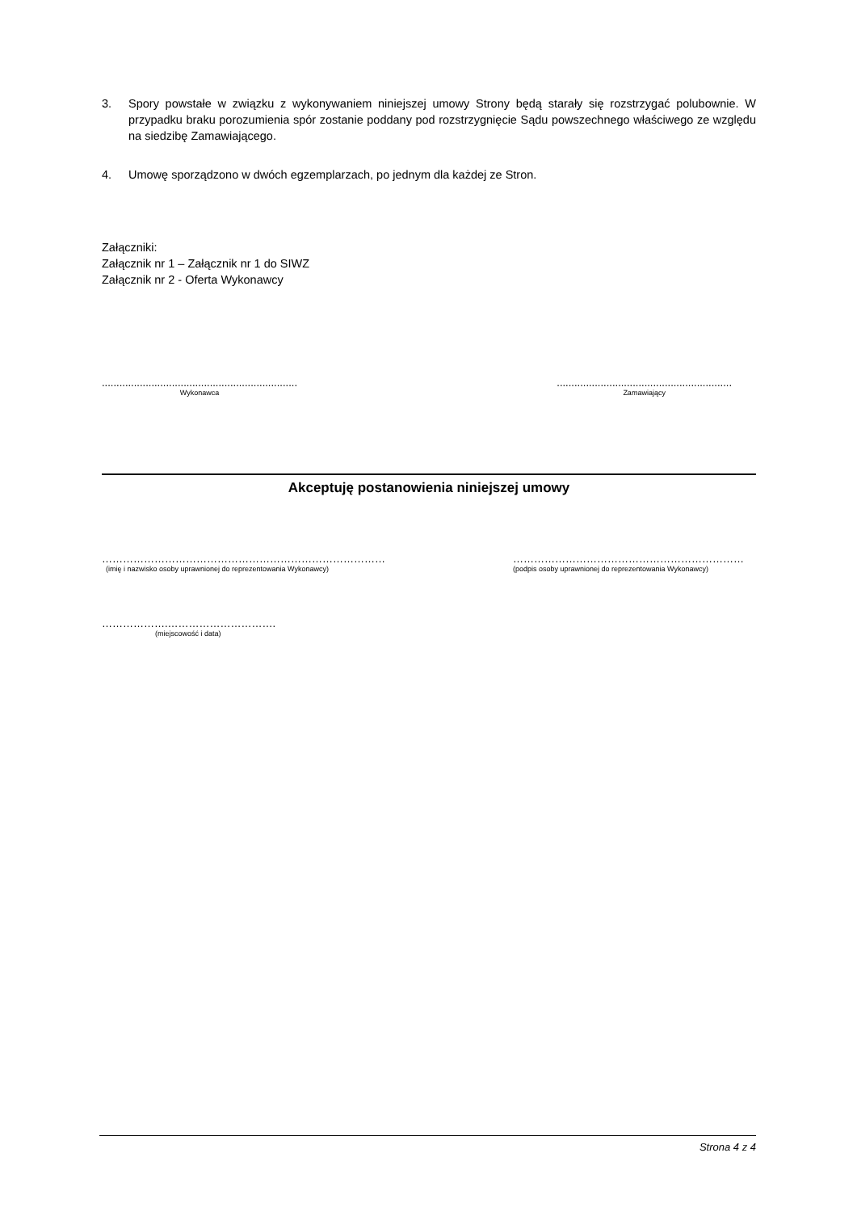3. Spory powstałe w związku z wykonywaniem niniejszej umowy Strony będą starały się rozstrzygać polubownie. W przypadku braku porozumienia spór zostanie poddany pod rozstrzygnięcie Sądu powszechnego właściwego ze względu na siedzibę Zamawiającego.
4. Umowę sporządzono w dwóch egzemplarzach, po jednym dla każdej ze Stron.
Załączniki:
Załącznik nr 1 – Załącznik nr 1 do SIWZ
Załącznik nr 2 - Oferta Wykonawcy
...................................................................
Wykonawca
............................................................
Zamawiający
Akceptuję postanowienia niniejszej umowy
………………………………………………………………………
(imię i nazwisko osoby uprawnionej do reprezentowania Wykonawcy)
…………………………………………………………
(podpis osoby uprawnionej do reprezentowania Wykonawcy)
……………….………………………….
(miejscowość i data)
Strona 4 z 4